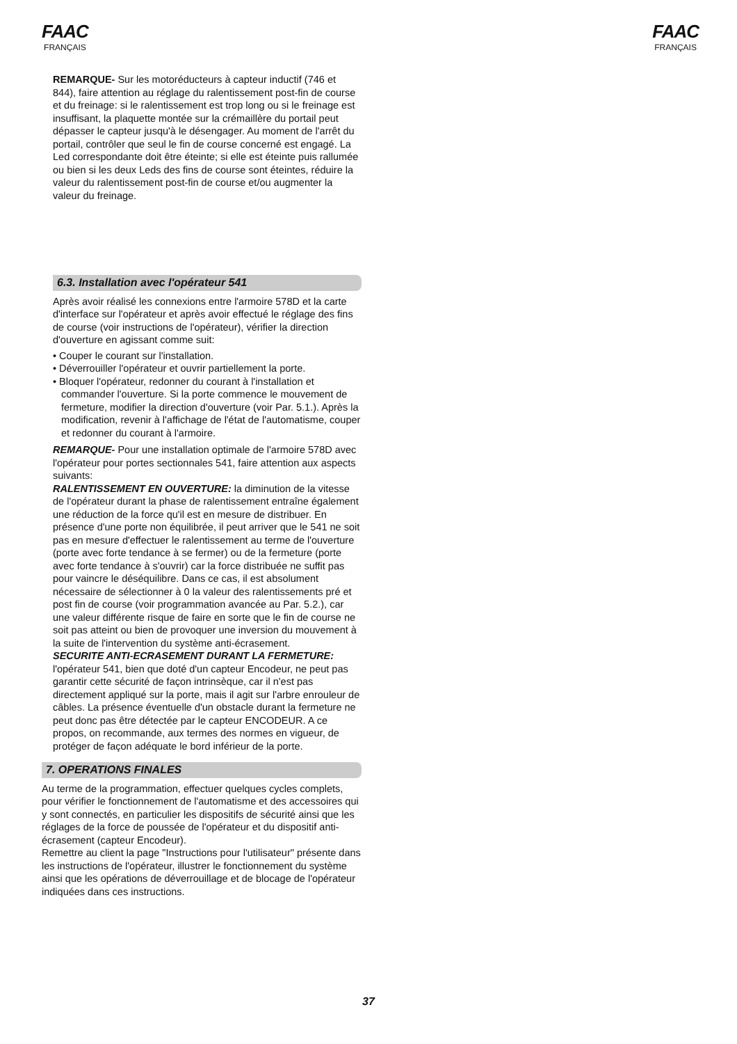FAAC
FRANÇAIS
FAAC
FRANÇAIS
REMARQUE- Sur les motoréducteurs à capteur inductif (746 et 844), faire attention au réglage du ralentissement post-fin de course et du freinage: si le ralentissement est trop long ou si le freinage est insuffisant, la plaquette montée sur la crémaillère du portail peut dépasser le capteur jusqu'à le désengager. Au moment de l'arrêt du portail, contrôler que seul le fin de course concerné est engagé. La Led correspondante doit être éteinte; si elle est éteinte puis rallumée ou bien si les deux Leds des fins de course sont éteintes, réduire la valeur du ralentissement post-fin de course et/ou augmenter la valeur du freinage.
6.3. Installation avec l'opérateur 541
Après avoir réalisé les connexions entre l'armoire 578D et la carte d'interface sur l'opérateur et après avoir effectué le réglage des fins de course (voir instructions de l'opérateur), vérifier la direction d'ouverture en agissant comme suit:
• Couper le courant sur l'installation.
• Déverrouiller l'opérateur et ouvrir partiellement la porte.
• Bloquer l'opérateur, redonner du courant à l'installation et commander l'ouverture. Si la porte commence le mouvement de fermeture, modifier la direction d'ouverture (voir Par. 5.1.). Après la modification, revenir à l'affichage de l'état de l'automatisme, couper et redonner du courant à l'armoire.
REMARQUE- Pour une installation optimale de l'armoire 578D avec l'opérateur pour portes sectionnales 541, faire attention aux aspects suivants:
RALENTISSEMENT EN OUVERTURE: la diminution de la vitesse de l'opérateur durant la phase de ralentissement entraîne également une réduction de la force qu'il est en mesure de distribuer. En présence d'une porte non équilibrée, il peut arriver que le 541 ne soit pas en mesure d'effectuer le ralentissement au terme de l'ouverture (porte avec forte tendance à se fermer) ou de la fermeture (porte avec forte tendance à s'ouvrir) car la force distribuée ne suffit pas pour vaincre le déséquilibre. Dans ce cas, il est absolument nécessaire de sélectionner à 0 la valeur des ralentissements pré et post fin de course (voir programmation avancée au Par. 5.2.), car une valeur différente risque de faire en sorte que le fin de course ne soit pas atteint ou bien de provoquer une inversion du mouvement à la suite de l'intervention du système anti-écrasement.
SECURITE ANTI-ECRASEMENT DURANT LA FERMETURE: l'opérateur 541, bien que doté d'un capteur Encodeur, ne peut pas garantir cette sécurité de façon intrinsèque, car il n'est pas directement appliqué sur la porte, mais il agit sur l'arbre enrouleur de câbles. La présence éventuelle d'un obstacle durant la fermeture ne peut donc pas être détectée par le capteur ENCODEUR. A ce propos, on recommande, aux termes des normes en vigueur, de protéger de façon adéquate le bord inférieur de la porte.
7. OPERATIONS FINALES
Au terme de la programmation, effectuer quelques cycles complets, pour vérifier le fonctionnement de l'automatisme et des accessoires qui y sont connectés, en particulier les dispositifs de sécurité ainsi que les réglages de la force de poussée de l'opérateur et du dispositif anti-écrasement (capteur Encodeur).
Remettre au client la page "Instructions pour l'utilisateur" présente dans les instructions de l'opérateur, illustrer le fonctionnement du système ainsi que les opérations de déverrouillage et de blocage de l'opérateur indiquées dans ces instructions.
37